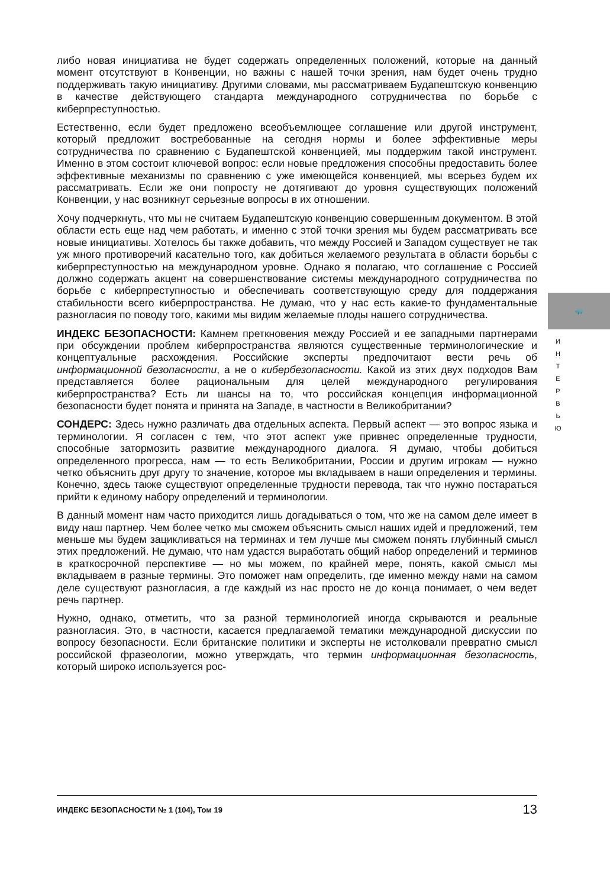либо новая инициатива не будет содержать определенных положений, которые на данный момент отсутствуют в Конвенции, но важны с нашей точки зрения, нам будет очень трудно поддерживать такую инициативу. Другими словами, мы рассматриваем Будапештскую конвенцию в качестве действующего стандарта международного сотрудничества по борьбе с киберпреступностью.
Естественно, если будет предложено всеобъемлющее соглашение или другой инструмент, который предложит востребованные на сегодня нормы и более эффективные меры сотрудничества по сравнению с Будапештской конвенцией, мы поддержим такой инструмент. Именно в этом состоит ключевой вопрос: если новые предложения способны предоставить более эффективные механизмы по сравнению с уже имеющейся конвенцией, мы всерьез будем их рассматривать. Если же они попросту не дотягивают до уровня существующих положений Конвенции, у нас возникнут серьезные вопросы в их отношении.
Хочу подчеркнуть, что мы не считаем Будапештскую конвенцию совершенным документом. В этой области есть еще над чем работать, и именно с этой точки зрения мы будем рассматривать все новые инициативы. Хотелось бы также добавить, что между Россией и Западом существует не так уж много противоречий касательно того, как добиться желаемого результата в области борьбы с киберпреступностью на международном уровне. Однако я полагаю, что соглашение с Россией должно содержать акцент на совершенствование системы международного сотрудничества по борьбе с киберпреступностью и обеспечивать соответствующую среду для поддержания стабильности всего киберпространства. Не думаю, что у нас есть какие-то фундаментальные разногласия по поводу того, какими мы видим желаемые плоды нашего сотрудничества.
ИНДЕКС БЕЗОПАСНОСТИ: Камнем преткновения между Россией и ее западными партнерами при обсуждении проблем киберпространства являются существенные терминологические и концептуальные расхождения. Российские эксперты предпочитают вести речь об информационной безопасности, а не о кибербезопасности. Какой из этих двух подходов Вам представляется более рациональным для целей международного регулирования киберпространства? Есть ли шансы на то, что российская концепция информационной безопасности будет понята и принята на Западе, в частности в Великобритании?
СОНДЕРС: Здесь нужно различать два отдельных аспекта. Первый аспект — это вопрос языка и терминологии. Я согласен с тем, что этот аспект уже привнес определенные трудности, способные затормозить развитие международного диалога. Я думаю, чтобы добиться определенного прогресса, нам — то есть Великобритании, России и другим игрокам — нужно четко объяснить друг другу то значение, которое мы вкладываем в наши определения и термины. Конечно, здесь также существуют определенные трудности перевода, так что нужно постараться прийти к единому набору определений и терминологии.
В данный момент нам часто приходится лишь догадываться о том, что же на самом деле имеет в виду наш партнер. Чем более четко мы сможем объяснить смысл наших идей и предложений, тем меньше мы будем зацикливаться на терминах и тем лучше мы сможем понять глубинный смысл этих предложений. Не думаю, что нам удастся выработать общий набор определений и терминов в краткосрочной перспективе — но мы можем, по крайней мере, понять, какой смысл мы вкладываем в разные термины. Это поможет нам определить, где именно между нами на самом деле существуют разногласия, а где каждый из нас просто не до конца понимает, о чем ведет речь партнер.
Нужно, однако, отметить, что за разной терминологией иногда скрываются и реальные разногласия. Это, в частности, касается предлагаемой тематики международной дискуссии по вопросу безопасности. Если британские политики и эксперты не истолковали превратно смысл российской фразеологии, можно утверждать, что термин информационная безопасность, который широко используется рос-
🦏
И Н Т Е Р В Ь Ю
ИНДЕКС БЕЗОПАСНОСТИ № 1 (104), Том 19 13